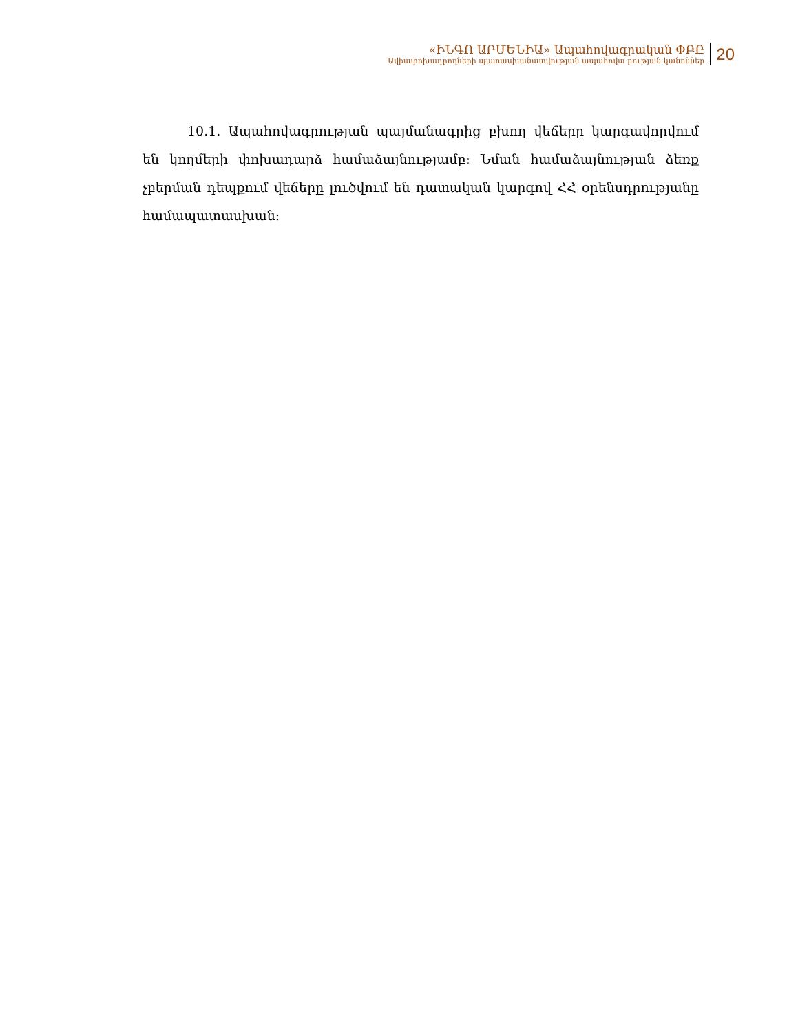«ԻՆԳՈ ԱՐՄԵՆԻԱ» Ապահովագրական ՓԲԸ
Ավիափոխադրողների պատասխանատվության ապահովա րության կանոններ
20
10.1. Ապահովագրության պայմանագրից բխող վեճերը կարգավորվում են կողմերի փոխադարձ համաձայնությամբ: Նման համաձայնության ձեռք չբերման դեպքում վեճերը լուծվում են դատական կարգով ՀՀ օրենսդրությանը համապատասխան: